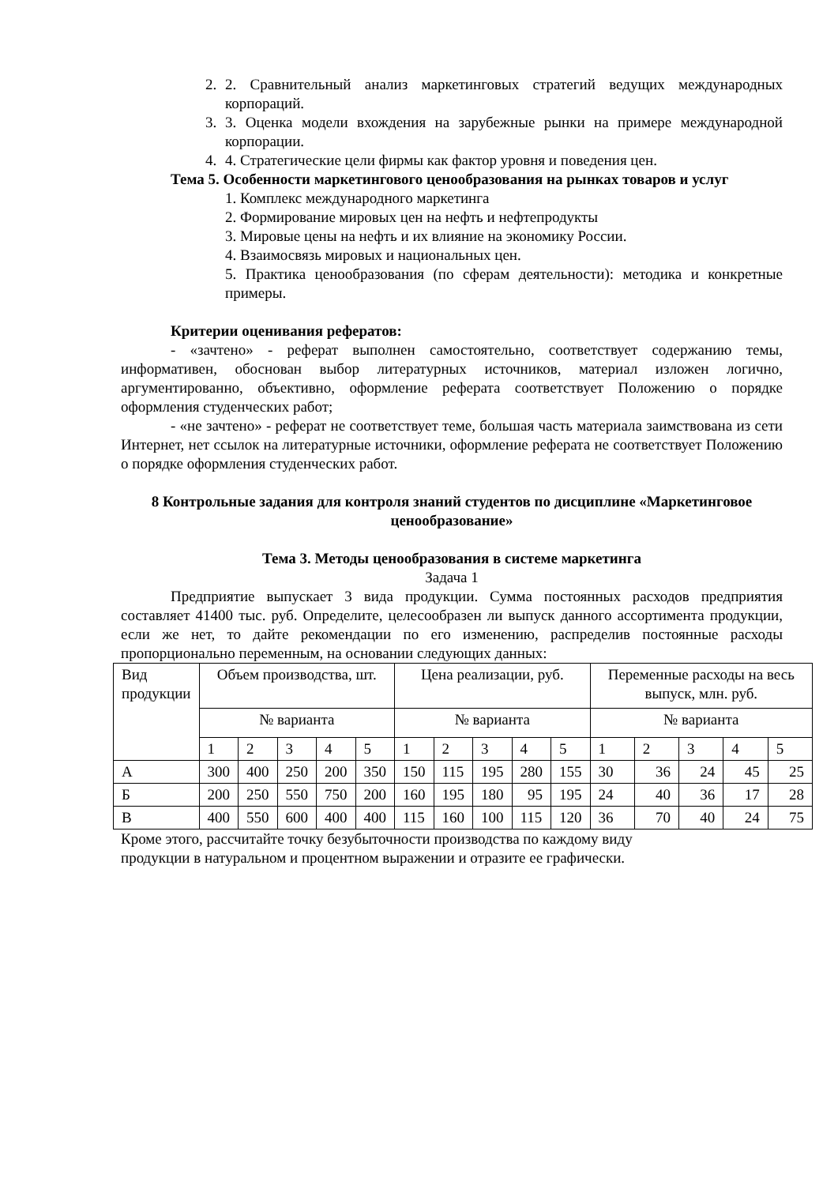2. 2. Сравнительный анализ маркетинговых стратегий ведущих международных корпораций.
3. 3. Оценка модели вхождения на зарубежные рынки на примере международной корпорации.
4. 4. Стратегические цели фирмы как фактор уровня и поведения цен.
Тема 5. Особенности маркетингового ценообразования на рынках товаров и услуг
1. Комплекс международного маркетинга
2. Формирование мировых цен на нефть и нефтепродукты
3. Мировые цены на нефть и их влияние на экономику России.
4. Взаимосвязь мировых и национальных цен.
5. Практика ценообразования (по сферам деятельности): методика и конкретные примеры.
Критерии оценивания рефератов:
- «зачтено» - реферат выполнен самостоятельно, соответствует содержанию темы, информативен, обоснован выбор литературных источников, материал изложен логично, аргументированно, объективно, оформление реферата соответствует Положению о порядке оформления студенческих работ;
- «не зачтено» - реферат не соответствует теме, большая часть материала заимствована из сети Интернет, нет ссылок на литературные источники, оформление реферата не соответствует Положению о порядке оформления студенческих работ.
8 Контрольные задания для контроля знаний студентов по дисциплине «Маркетинговое ценообразование»
Тема 3. Методы ценообразования в системе маркетинга
Задача 1
Предприятие выпускает 3 вида продукции. Сумма постоянных расходов предприятия составляет 41400 тыс. руб. Определите, целесообразен ли выпуск данного ассортимента продукции, если же нет, то дайте рекомендации по его изменению, распределив постоянные расходы пропорционально переменным, на основании следующих данных:
| Вид продукции | Объем производства, шт. | | | | | Цена реализации, руб. | | | | | Переменные расходы на весь выпуск, млн. руб. | | | | |
| | № варианта | | | | | № варианта | | | | | № варианта | | | | |
| | 1 | 2 | 3 | 4 | 5 | 1 | 2 | 3 | 4 | 5 | 1 | 2 | 3 | 4 | 5 |
| А | 300 | 400 | 250 | 200 | 350 | 150 | 115 | 195 | 280 | 155 | 30 | 36 | 24 | 45 | 25 |
| Б | 200 | 250 | 550 | 750 | 200 | 160 | 195 | 180 | 95 | 195 | 24 | 40 | 36 | 17 | 28 |
| В | 400 | 550 | 600 | 400 | 400 | 115 | 160 | 100 | 115 | 120 | 36 | 70 | 40 | 24 | 75 |
Кроме этого, рассчитайте точку безубыточности производства по каждому виду
продукции в натуральном и процентном выражении и отразите ее графически.